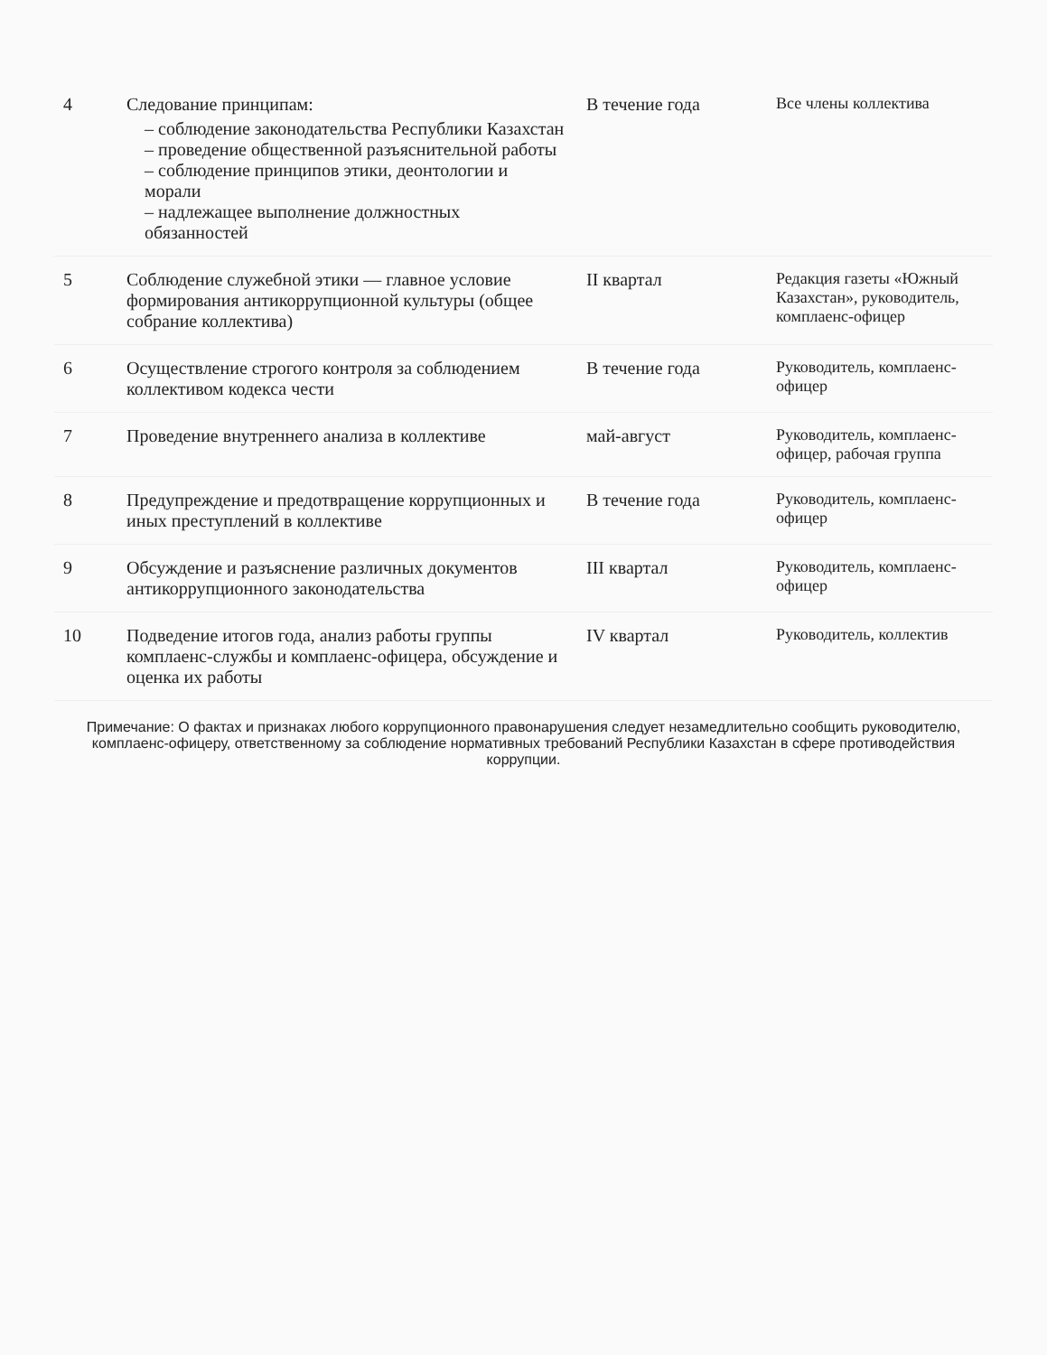| 4 | Следование принципам: – соблюдение законодательства Республики Казахстан – проведение общественной разъяснительной работы – соблюдение принципов этики, деонтологии и морали – надлежащее выполнение должностных обязанностей | В течение года | Все члены коллектива |
| 5 | Соблюдение служебной этики — главное условие формирования антикоррупционной культуры (общее собрание коллектива) | II квартал | Редакция газеты «Южный Казахстан», руководитель, комплаенс-офицер |
| 6 | Осуществление строгого контроля за соблюдением коллективом кодекса чести | В течение года | Руководитель, комплаенс-офицер |
| 7 | Проведение внутреннего анализа в коллективе | май-август | Руководитель, комплаенс-офицер, рабочая группа |
| 8 | Предупреждение и предотвращение коррупционных и иных преступлений в коллективе | В течение года | Руководитель, комплаенс-офицер |
| 9 | Обсуждение и разъяснение различных документов антикоррупционного законодательства | III квартал | Руководитель, комплаенс-офицер |
| 10 | Подведение итогов года, анализ работы группы комплаенс-службы и комплаенс-офицера, обсуждение и оценка их работы | IV квартал | Руководитель, коллектив |
Примечание: О фактах и признаках любого коррупционного правонарушения следует незамедлительно сообщить руководителю, комплаенс-офицеру, ответственному за соблюдение нормативных требований Республики Казахстан в сфере противодействия коррупции.